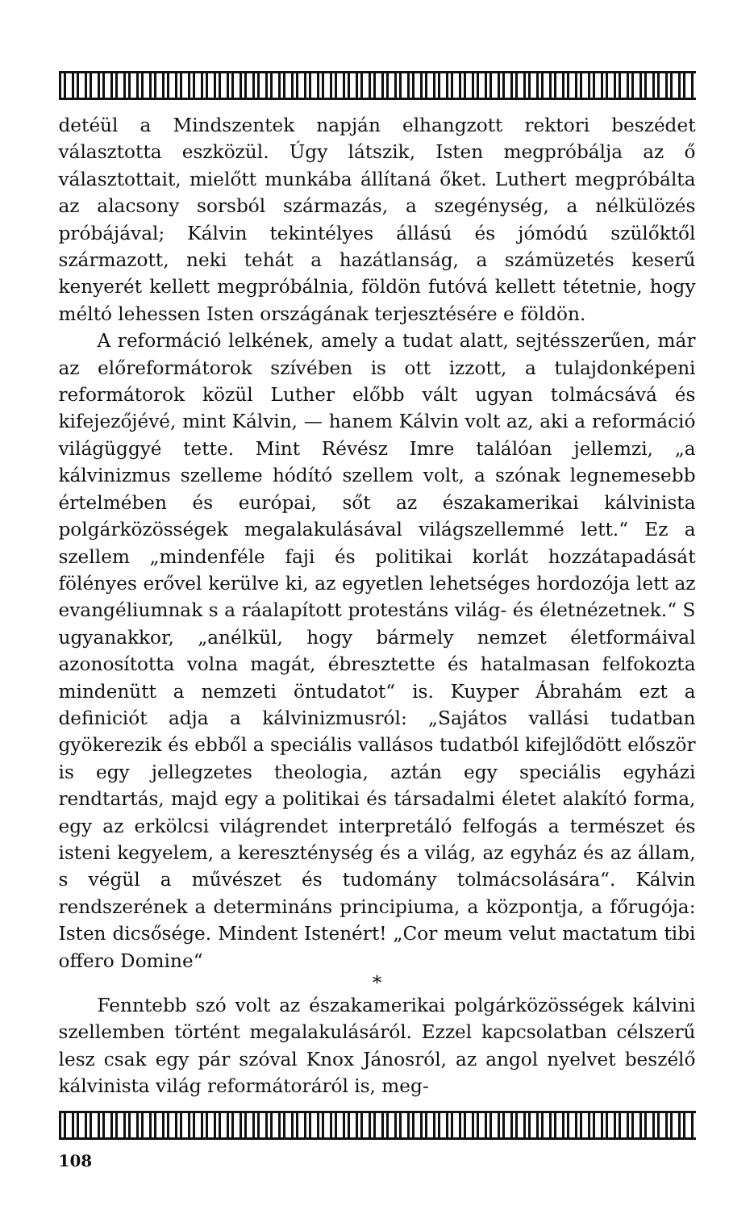detéül a Mindszentek napján elhangzott rektori beszédet választotta eszközül. Úgy látszik, Isten megpróbálja az ő választottait, mielőtt munkába állítaná őket. Luthert megpróbálta az alacsony sorsból származás, a szegénység, a nélkülözés próbájával; Kálvin tekintélyes állású és jómódú szülőktől származott, neki tehát a hazátlanság, a számüzetés keserű kenyerét kellett megpróbálnia, földön futóvá kellett tétetnie, hogy méltó lehessen Isten országának terjesztésére e földön.
A reformáció lelkének, amely a tudat alatt, sejtésszerűen, már az előreformátorok szívében is ott izzott, a tulajdonképeni reformátorok közül Luther előbb vált ugyan tolmácsává és kifejezőjévé, mint Kálvin, — hanem Kálvin volt az, aki a reformáció világüggyé tette. Mint Révész Imre találóan jellemzi, „a kálvinizmus szelleme hódító szellem volt, a szónak legnemesebb értelmében és európai, sőt az északamerikai kálvinista polgárközösségek megalakulásával világszellemmé lett.“ Ez a szellem „mindenféle faji és politikai korlát hozzátapadását fölényes erővel kerülve ki, az egyetlen lehetséges hordozója lett az evangéliumnak s a ráalapított protestáns világ- és életnézetnek.“ S ugyanakkor, „anélkül, hogy bármely nemzet életformáival azonosította volna magát, ébresztette és hatalmasan felfokozta mindenütt a nemzeti öntudatot“ is. Kuyper Ábrahám ezt a definiciót adja a kálvinizmusról: „Sajátos vallási tudatban gyökerezik és ebből a speciális vallásos tudatból kifejlődött először is egy jellegzetes theologia, aztán egy speciális egyházi rendtartás, majd egy a politikai és társadalmi életet alakító forma, egy az erkölcsi világrendet interpretáló felfogás a természet és isteni kegyelem, a kereszténység és a világ, az egyház és az állam, s végül a művészet és tudomány tolmácsolására“. Kálvin rendszerének a determináns principiuma, a központja, a főrugója: Isten dicsősége. Mindent Istenért! „Cor meum velut mactatum tibi offero Domine“
*
Fenntebb szó volt az északamerikai polgárközösségek kálvini szellemben történt megalakulásáról. Ezzel kapcsolatban célszerű lesz csak egy pár szóval Knox Jánosról, az angol nyelvet beszélő kálvinista világ reformátoráról is, meg-
108